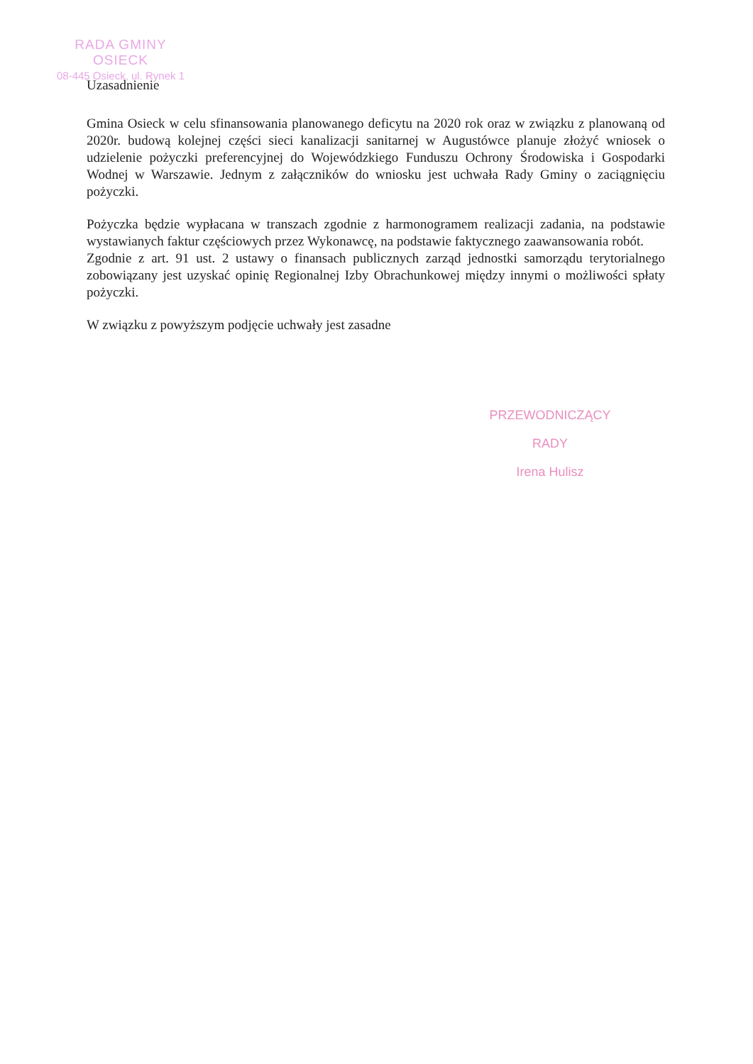RADA GMINY
OSIECK
08-445 Osieck, ul. Rynek 1
Uzasadnienie
Gmina Osieck w celu sfinansowania planowanego deficytu na 2020 rok oraz w związku z planowaną od 2020r. budową kolejnej części sieci kanalizacji sanitarnej w Augustówce planuje złożyć wniosek o udzielenie pożyczki preferencyjnej do Wojewódzkiego Funduszu Ochrony Środowiska i Gospodarki Wodnej w Warszawie. Jednym z załączników do wniosku jest uchwała Rady Gminy o zaciągnięciu pożyczki.
Pożyczka będzie wypłacana w transzach zgodnie z harmonogramem realizacji zadania, na podstawie wystawianych faktur częściowych przez Wykonawcę, na podstawie faktycznego zaawansowania robót.
Zgodnie z art. 91 ust. 2 ustawy o finansach publicznych zarząd jednostki samorządu terytorialnego zobowiązany jest uzyskać opinię Regionalnej Izby Obrachunkowej między innymi o możliwości spłaty pożyczki.
W związku z powyższym podjęcie uchwały jest zasadne
PRZEWODNICZĄCY RADY
Irena Hulisz